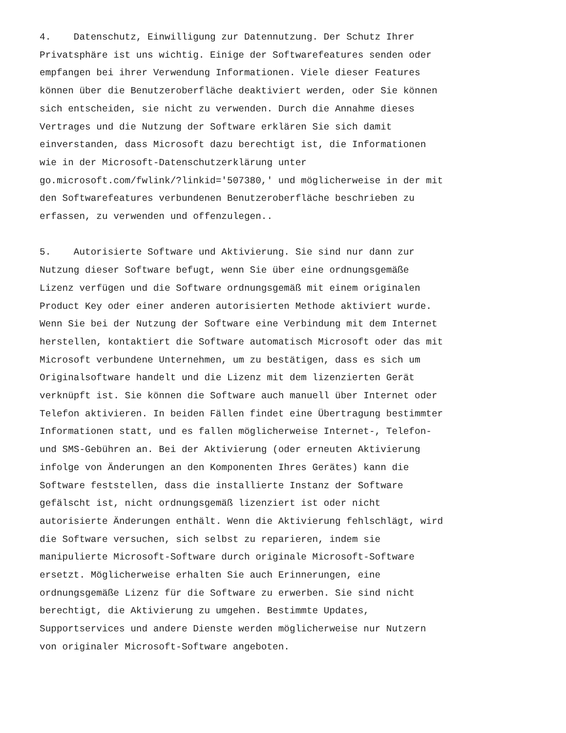4. Datenschutz, Einwilligung zur Datennutzung. Der Schutz Ihrer Privatsphäre ist uns wichtig. Einige der Softwarefeatures senden oder empfangen bei ihrer Verwendung Informationen. Viele dieser Features können über die Benutzeroberfläche deaktiviert werden, oder Sie können sich entscheiden, sie nicht zu verwenden. Durch die Annahme dieses Vertrages und die Nutzung der Software erklären Sie sich damit einverstanden, dass Microsoft dazu berechtigt ist, die Informationen wie in der Microsoft-Datenschutzerklärung unter go.microsoft.com/fwlink/?linkid='507380,' und möglicherweise in der mit den Softwarefeatures verbundenen Benutzeroberfläche beschrieben zu erfassen, zu verwenden und offenzulegen..
5. Autorisierte Software und Aktivierung. Sie sind nur dann zur Nutzung dieser Software befugt, wenn Sie über eine ordnungsgemäße Lizenz verfügen und die Software ordnungsgemäß mit einem originalen Product Key oder einer anderen autorisierten Methode aktiviert wurde. Wenn Sie bei der Nutzung der Software eine Verbindung mit dem Internet herstellen, kontaktiert die Software automatisch Microsoft oder das mit Microsoft verbundene Unternehmen, um zu bestätigen, dass es sich um Originalsoftware handelt und die Lizenz mit dem lizenzierten Gerät verknüpft ist. Sie können die Software auch manuell über Internet oder Telefon aktivieren. In beiden Fällen findet eine Übertragung bestimmter Informationen statt, und es fallen möglicherweise Internet-, Telefon- und SMS-Gebühren an. Bei der Aktivierung (oder erneuten Aktivierung infolge von Änderungen an den Komponenten Ihres Gerätes) kann die Software feststellen, dass die installierte Instanz der Software gefälscht ist, nicht ordnungsgemäß lizenziert ist oder nicht autorisierte Änderungen enthält. Wenn die Aktivierung fehlschlägt, wird die Software versuchen, sich selbst zu reparieren, indem sie manipulierte Microsoft-Software durch originale Microsoft-Software ersetzt. Möglicherweise erhalten Sie auch Erinnerungen, eine ordnungsgemäße Lizenz für die Software zu erwerben. Sie sind nicht berechtigt, die Aktivierung zu umgehen. Bestimmte Updates, Supportservices und andere Dienste werden möglicherweise nur Nutzern von originaler Microsoft-Software angeboten.